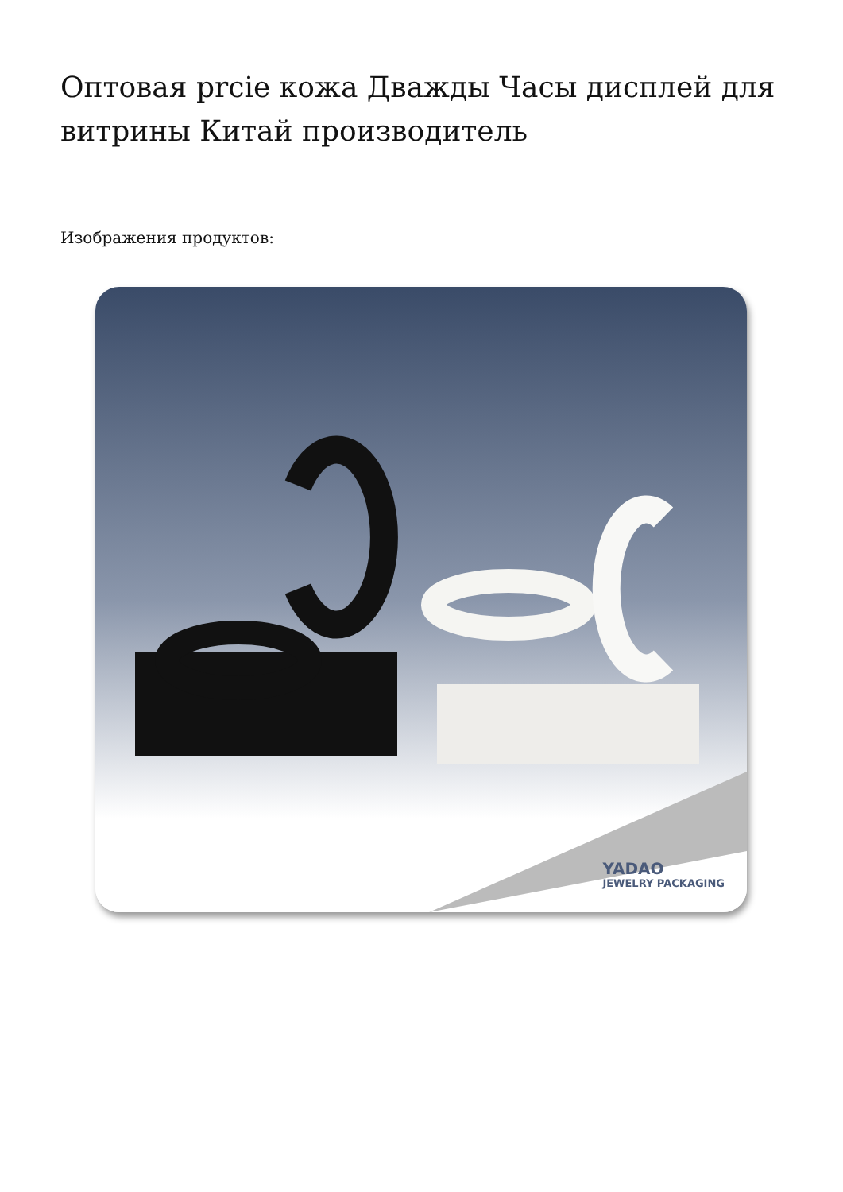Оптовая prcie кожа Дважды Часы дисплей для витрины Китай производитель
Изображения продуктов:
YADAO
JEWELRY PACKAGING